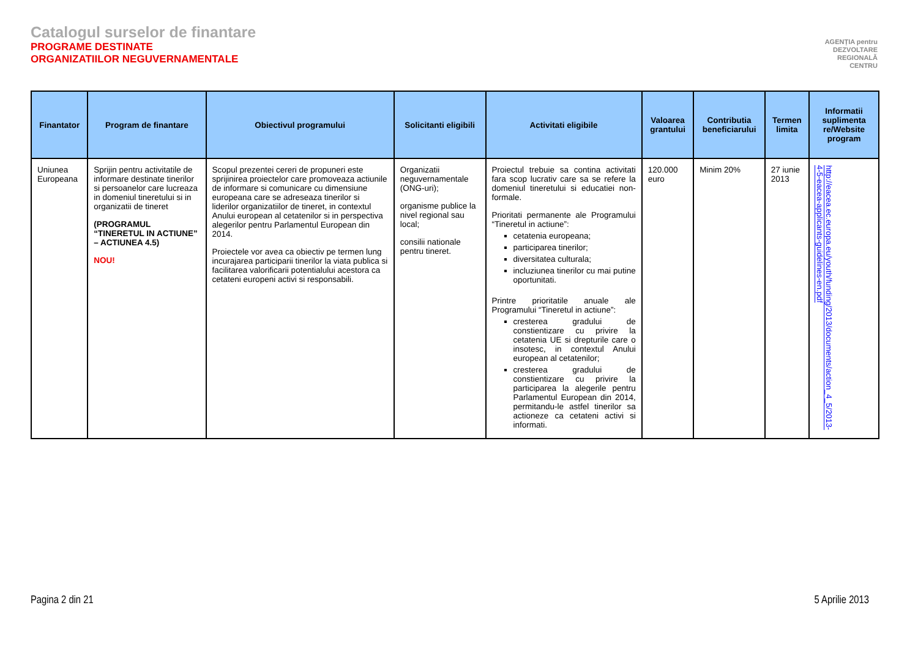Catalogul surselor de finantare
PROGRAME DESTINATE
ORGANIZATIILOR NEGUVERNAMENTALE
AGENȚIA pentru
DEZVOLTARE
REGIONALĂ
CENTRU
| Finantator | Program de finantare | Obiectivul programului | Solicitanti eligibili | Activitati eligibile | Valoarea grantului | Contributia beneficiarului | Termen limita | Informatii suplimenta re/Website program |
| --- | --- | --- | --- | --- | --- | --- | --- | --- |
| Uniunea Europeana | Sprijin pentru activitatile de informare destinate tinerilor si persoanelor care lucreaza in domeniul tineretului si in organizatii de tineret (PROGRAMUL “TINERETUL IN ACTIUNE” – ACTIUNEA 4.5) NOU! | Scopul prezentei cereri de propuneri este sprijinirea proiectelor care promoveaza actiunile de informare si comunicare cu dimensiune europeana care se adreseaza tinerilor si liderilor organizatiilor de tineret, in contextul Anului european al cetatenilor si in perspectiva alegerilor pentru Parlamentul European din 2014. Proiectele vor avea ca obiectiv pe termen lung incurajarea participarii tinerilor la viata publica si facilitarea valorificarii potentialului acestora ca cetateni europeni activi si responsabili. | Organizatii neguvernamentale (ONG-uri); organisme publice la nivel regional sau local; consilii nationale pentru tineret. | Proiectul trebuie sa contina activitati fara scop lucrativ care sa se refere la domeniul tineretului si educatiei non-formale. Prioritati permanente ale Programului “Tineretul in actiune”: cetatenia europeana; participarea tinerilor; diversitatea culturala; incluziunea tinerilor cu mai putine oportunitati. Printre prioritatile anuale ale Programului “Tineretul in actiune”: cresterea gradului de constientizare cu privire la cetatenia UE si drepturile care o insotesc, in contextul Anului european al cetatenilor; cresterea gradului de constientizare cu privire la participarea la alegerile pentru Parlamentul European din 2014, permitandu-le astfel tinerilor sa actioneze ca cetateni activi si informati. | 120.000 euro | Minim 20% | 27 iunie 2013 | http://eacea.ec.europa.eu/youth/funding/2013/documents/action_4_5/2013-4-5-eacea-applicants-guidelines-en.pdf |
Pagina 2 din 21 5 Aprilie 2013